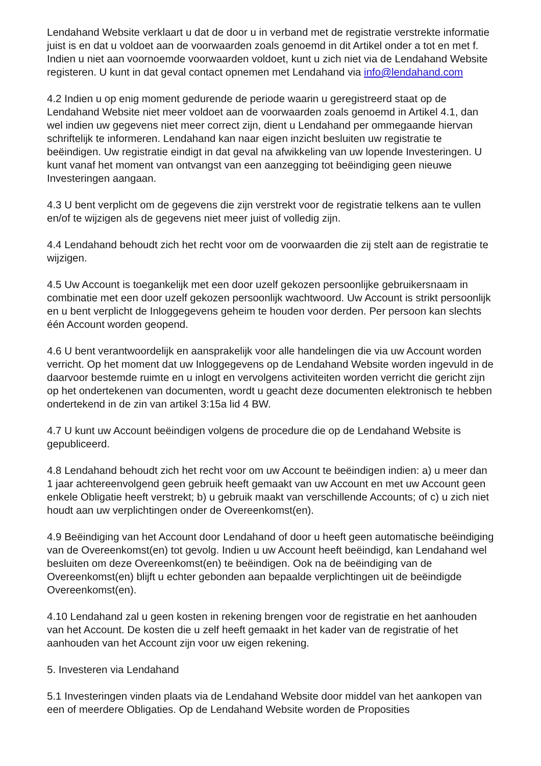Lendahand Website verklaart u dat de door u in verband met de registratie verstrekte informatie juist is en dat u voldoet aan de voorwaarden zoals genoemd in dit Artikel onder a tot en met f. Indien u niet aan voornoemde voorwaarden voldoet, kunt u zich niet via de Lendahand Website registeren. U kunt in dat geval contact opnemen met Lendahand via info@lendahand.com
4.2 Indien u op enig moment gedurende de periode waarin u geregistreerd staat op de Lendahand Website niet meer voldoet aan de voorwaarden zoals genoemd in Artikel 4.1, dan wel indien uw gegevens niet meer correct zijn, dient u Lendahand per ommegaande hiervan schriftelijk te informeren. Lendahand kan naar eigen inzicht besluiten uw registratie te beëindigen. Uw registratie eindigt in dat geval na afwikkeling van uw lopende Investeringen. U kunt vanaf het moment van ontvangst van een aanzegging tot beëindiging geen nieuwe Investeringen aangaan.
4.3 U bent verplicht om de gegevens die zijn verstrekt voor de registratie telkens aan te vullen en/of te wijzigen als de gegevens niet meer juist of volledig zijn.
4.4 Lendahand behoudt zich het recht voor om de voorwaarden die zij stelt aan de registratie te wijzigen.
4.5 Uw Account is toegankelijk met een door uzelf gekozen persoonlijke gebruikersnaam in combinatie met een door uzelf gekozen persoonlijk wachtwoord. Uw Account is strikt persoonlijk en u bent verplicht de Inloggegevens geheim te houden voor derden. Per persoon kan slechts één Account worden geopend.
4.6 U bent verantwoordelijk en aansprakelijk voor alle handelingen die via uw Account worden verricht. Op het moment dat uw Inloggegevens op de Lendahand Website worden ingevuld in de daarvoor bestemde ruimte en u inlogt en vervolgens activiteiten worden verricht die gericht zijn op het ondertekenen van documenten, wordt u geacht deze documenten elektronisch te hebben ondertekend in de zin van artikel 3:15a lid 4 BW.
4.7 U kunt uw Account beëindigen volgens de procedure die op de Lendahand Website is gepubliceerd.
4.8 Lendahand behoudt zich het recht voor om uw Account te beëindigen indien: a) u meer dan 1 jaar achtereenvolgend geen gebruik heeft gemaakt van uw Account en met uw Account geen enkele Obligatie heeft verstrekt; b) u gebruik maakt van verschillende Accounts; of c) u zich niet houdt aan uw verplichtingen onder de Overeenkomst(en).
4.9 Beëindiging van het Account door Lendahand of door u heeft geen automatische beëindiging van de Overeenkomst(en) tot gevolg. Indien u uw Account heeft beëindigd, kan Lendahand wel besluiten om deze Overeenkomst(en) te beëindigen. Ook na de beëindiging van de Overeenkomst(en) blijft u echter gebonden aan bepaalde verplichtingen uit de beëindigde Overeenkomst(en).
4.10 Lendahand zal u geen kosten in rekening brengen voor de registratie en het aanhouden van het Account. De kosten die u zelf heeft gemaakt in het kader van de registratie of het aanhouden van het Account zijn voor uw eigen rekening.
5. Investeren via Lendahand
5.1 Investeringen vinden plaats via de Lendahand Website door middel van het aankopen van een of meerdere Obligaties. Op de Lendahand Website worden de Proposities